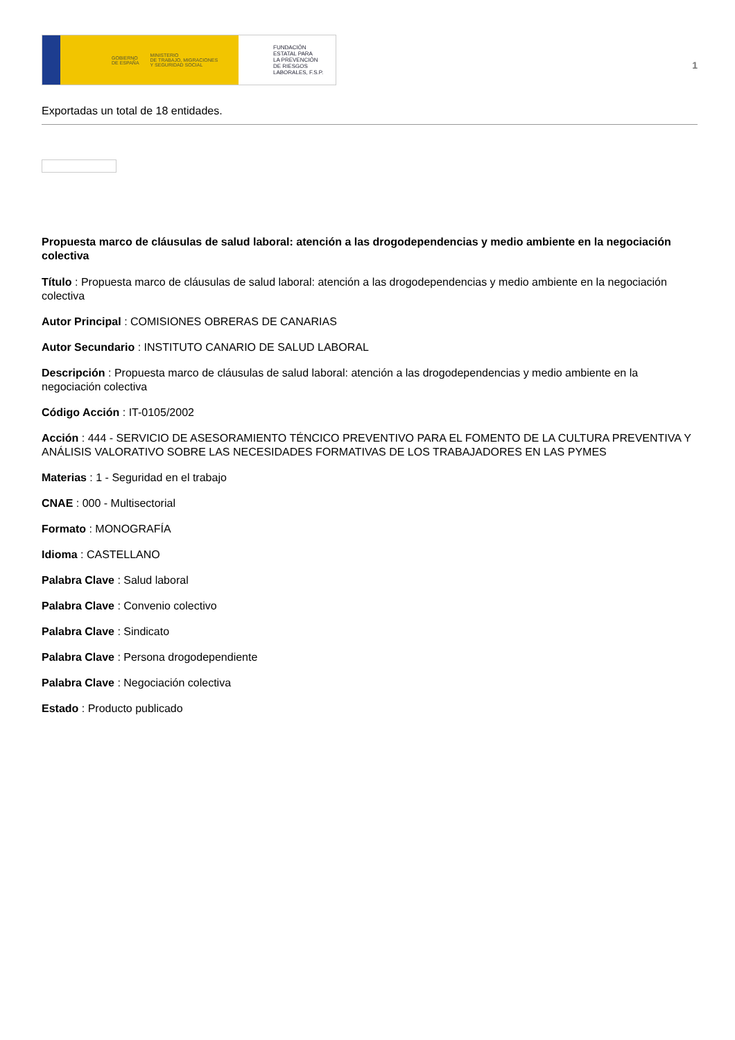GOBIERNO
DE ESPAÑA
MINISTERIO
DE TRABAJO, MIGRACIONES
Y SEGURIDAD SOCIAL
FUNDACIÓN
ESTATAL PARA
LA PREVENCIÓN
DE RIESGOS
LABORALES, F.S.P.
1
Exportadas un total de 18 entidades.
Propuesta marco de cláusulas de salud laboral: atención a las drogodependencias y medio ambiente en la negociación colectiva
Título : Propuesta marco de cláusulas de salud laboral: atención a las drogodependencias y medio ambiente en la negociación colectiva
Autor Principal : COMISIONES OBRERAS DE CANARIAS
Autor Secundario : INSTITUTO CANARIO DE SALUD LABORAL
Descripción : Propuesta marco de cláusulas de salud laboral: atención a las drogodependencias y medio ambiente en la negociación colectiva
Código Acción : IT-0105/2002
Acción : 444 - SERVICIO DE ASESORAMIENTO TÉNCICO PREVENTIVO PARA EL FOMENTO DE LA CULTURA PREVENTIVA Y ANÁLISIS VALORATIVO SOBRE LAS NECESIDADES FORMATIVAS DE LOS TRABAJADORES EN LAS PYMES
Materias : 1 - Seguridad en el trabajo
CNAE : 000 - Multisectorial
Formato : MONOGRAFÍA
Idioma : CASTELLANO
Palabra Clave : Salud laboral
Palabra Clave : Convenio colectivo
Palabra Clave : Sindicato
Palabra Clave : Persona drogodependiente
Palabra Clave : Negociación colectiva
Estado : Producto publicado